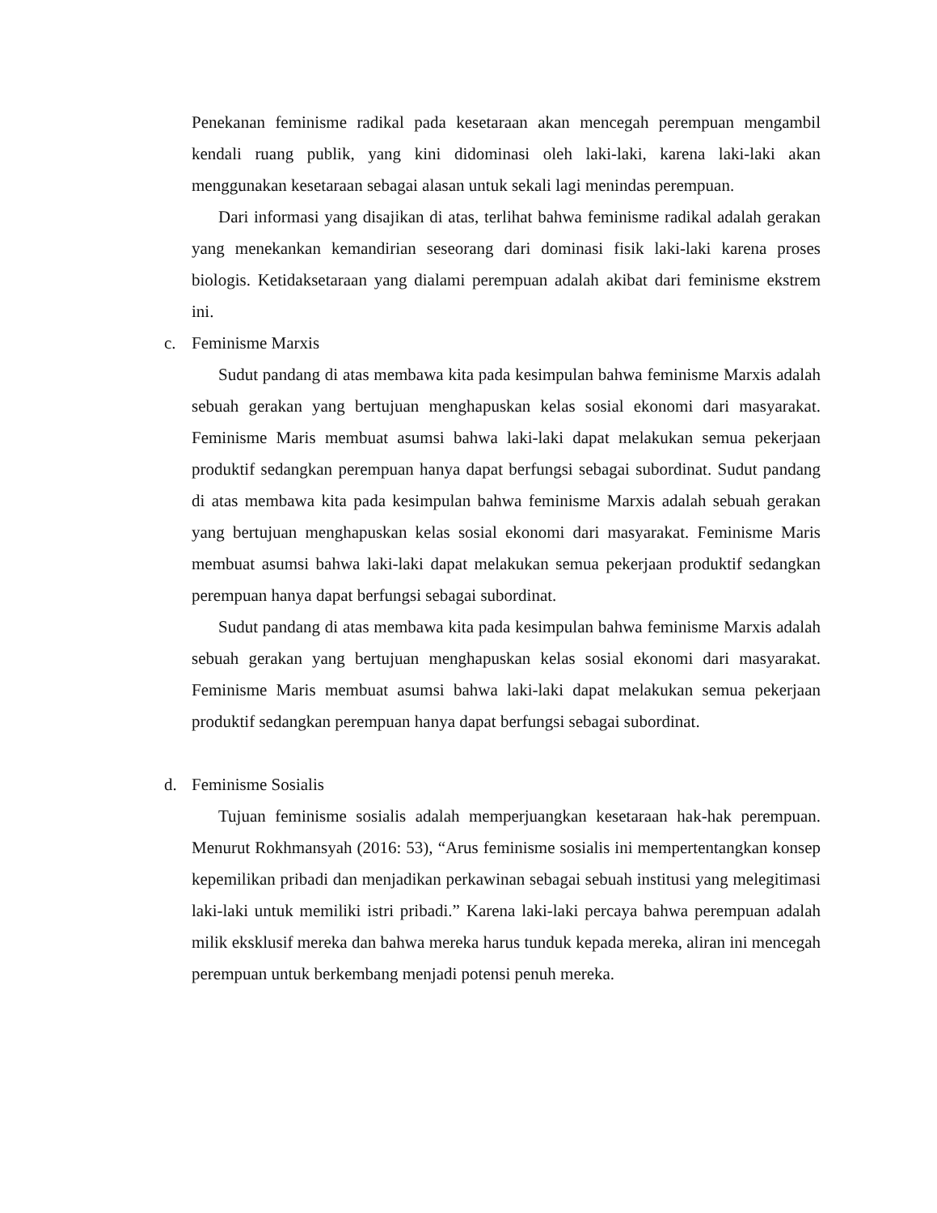Penekanan feminisme radikal pada kesetaraan akan mencegah perempuan mengambil kendali ruang publik, yang kini didominasi oleh laki-laki, karena laki-laki akan menggunakan kesetaraan sebagai alasan untuk sekali lagi menindas perempuan.
Dari informasi yang disajikan di atas, terlihat bahwa feminisme radikal adalah gerakan yang menekankan kemandirian seseorang dari dominasi fisik laki-laki karena proses biologis. Ketidaksetaraan yang dialami perempuan adalah akibat dari feminisme ekstrem ini.
c. Feminisme Marxis
Sudut pandang di atas membawa kita pada kesimpulan bahwa feminisme Marxis adalah sebuah gerakan yang bertujuan menghapuskan kelas sosial ekonomi dari masyarakat. Feminisme Maris membuat asumsi bahwa laki-laki dapat melakukan semua pekerjaan produktif sedangkan perempuan hanya dapat berfungsi sebagai subordinat. Sudut pandang di atas membawa kita pada kesimpulan bahwa feminisme Marxis adalah sebuah gerakan yang bertujuan menghapuskan kelas sosial ekonomi dari masyarakat. Feminisme Maris membuat asumsi bahwa laki-laki dapat melakukan semua pekerjaan produktif sedangkan perempuan hanya dapat berfungsi sebagai subordinat.
Sudut pandang di atas membawa kita pada kesimpulan bahwa feminisme Marxis adalah sebuah gerakan yang bertujuan menghapuskan kelas sosial ekonomi dari masyarakat. Feminisme Maris membuat asumsi bahwa laki-laki dapat melakukan semua pekerjaan produktif sedangkan perempuan hanya dapat berfungsi sebagai subordinat.
d. Feminisme Sosialis
Tujuan feminisme sosialis adalah memperjuangkan kesetaraan hak-hak perempuan. Menurut Rokhmansyah (2016: 53), “Arus feminisme sosialis ini mempertentangkan konsep kepemilikan pribadi dan menjadikan perkawinan sebagai sebuah institusi yang melegitimasi laki-laki untuk memiliki istri pribadi.” Karena laki-laki percaya bahwa perempuan adalah milik eksklusif mereka dan bahwa mereka harus tunduk kepada mereka, aliran ini mencegah perempuan untuk berkembang menjadi potensi penuh mereka.